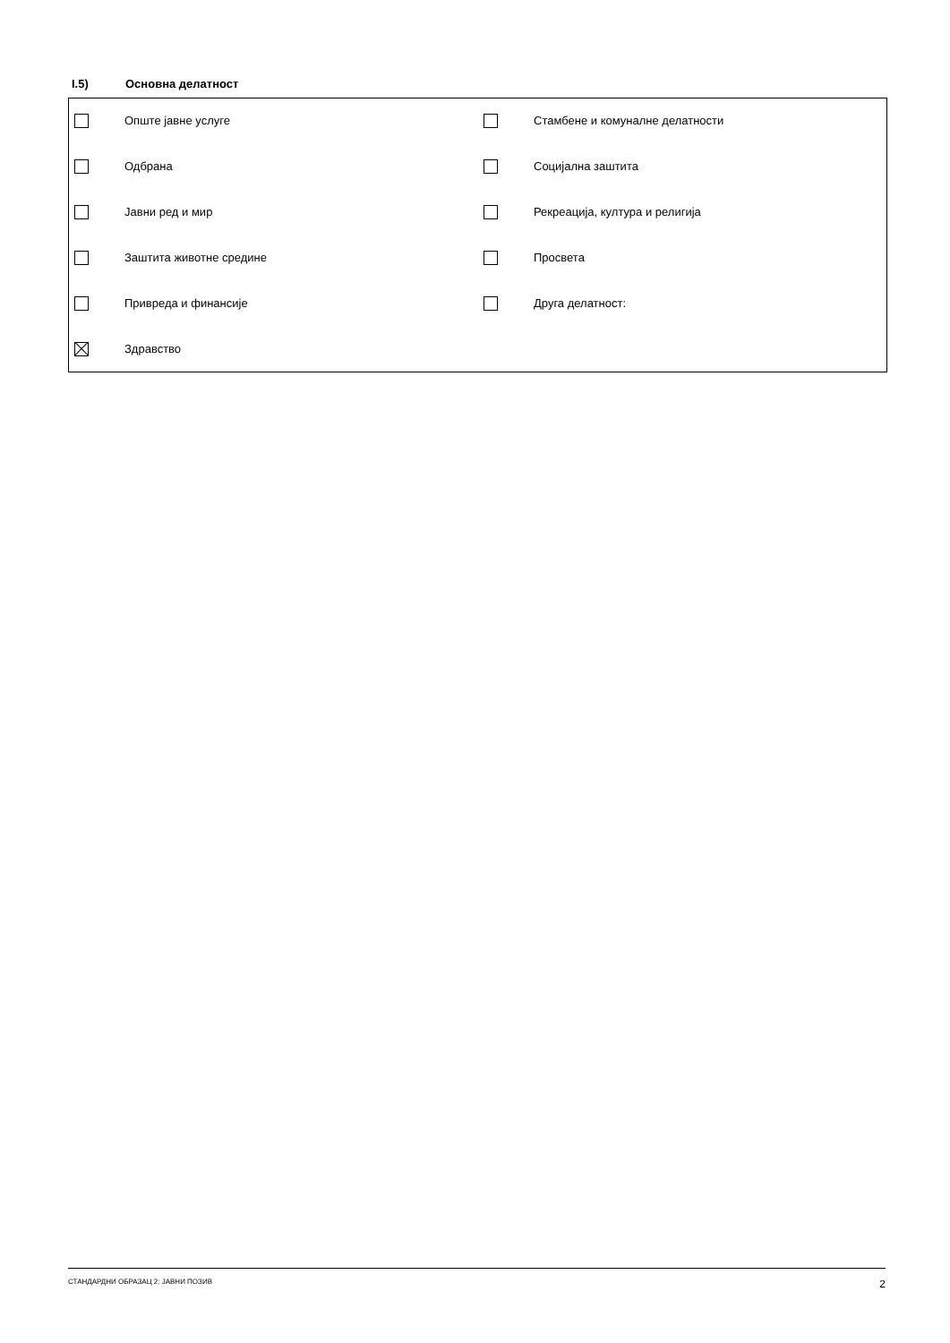I.5) Основна делатност
Опште јавне услуге
Стамбене и комуналне делатности
Одбрана
Социјална заштита
Јавни ред и мир
Рекреација, култура и религија
Заштита животне средине
Просвета
Привреда и финансије
Друга делатност:
Здравство
СТАНДАРДНИ ОБРАЗАЦ 2: ЈАВНИ ПОЗИВ 2